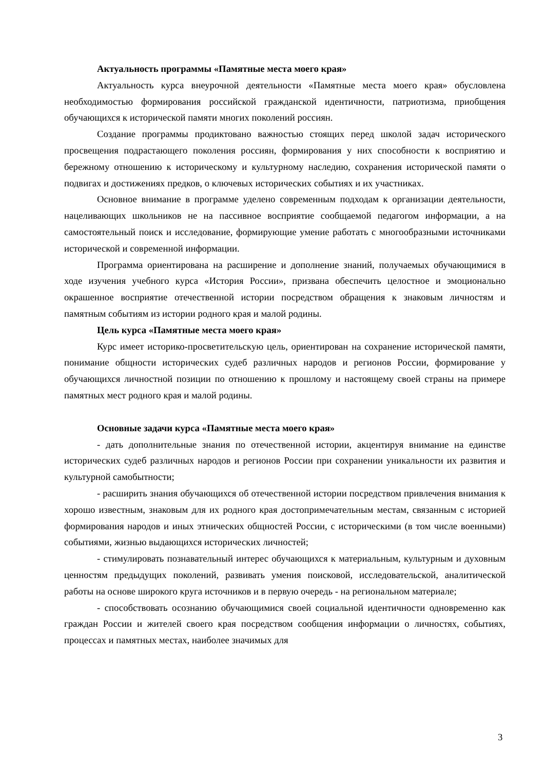Актуальность программы «Памятные места моего края»
Актуальность курса внеурочной деятельности «Памятные места моего края» обусловлена необходимостью формирования российской гражданской идентичности, патриотизма, приобщения обучающихся к исторической памяти многих поколений россиян.
Создание программы продиктовано важностью стоящих перед школой задач исторического просвещения подрастающего поколения россиян, формирования у них способности к восприятию и бережному отношению к историческому и культурному наследию, сохранения исторической памяти о подвигах и достижениях предков, о ключевых исторических событиях и их участниках.
Основное внимание в программе уделено современным подходам к организации деятельности, нацеливающих школьников не на пассивное восприятие сообщаемой педагогом информации, а на самостоятельный поиск и исследование, формирующие умение работать с многообразными источниками исторической и современной информации.
Программа ориентирована на расширение и дополнение знаний, получаемых обучающимися в ходе изучения учебного курса «История России», призвана обеспечить целостное и эмоционально окрашенное восприятие отечественной истории посредством обращения к знаковым личностям и памятным событиям из истории родного края и малой родины.
Цель курса «Памятные места моего края»
Курс имеет историко-просветительскую цель, ориентирован на сохранение исторической памяти, понимание общности исторических судеб различных народов и регионов России, формирование у обучающихся личностной позиции по отношению к прошлому и настоящему своей страны на примере памятных мест родного края и малой родины.
Основные задачи курса «Памятные места моего края»
- дать дополнительные знания по отечественной истории, акцентируя внимание на единстве исторических судеб различных народов и регионов России при сохранении уникальности их развития и культурной самобытности;
- расширить знания обучающихся об отечественной истории посредством привлечения внимания к хорошо известным, знаковым для их родного края достопримечательным местам, связанным с историей формирования народов и иных этнических общностей России, с историческими (в том числе военными) событиями, жизнью выдающихся исторических личностей;
- стимулировать познавательный интерес обучающихся к материальным, культурным и духовным ценностям предыдущих поколений, развивать умения поисковой, исследовательской, аналитической работы на основе широкого круга источников и в первую очередь - на региональном материале;
- способствовать осознанию обучающимися своей социальной идентичности одновременно как граждан России и жителей своего края посредством сообщения информации о личностях, событиях, процессах и памятных местах, наиболее значимых для
3